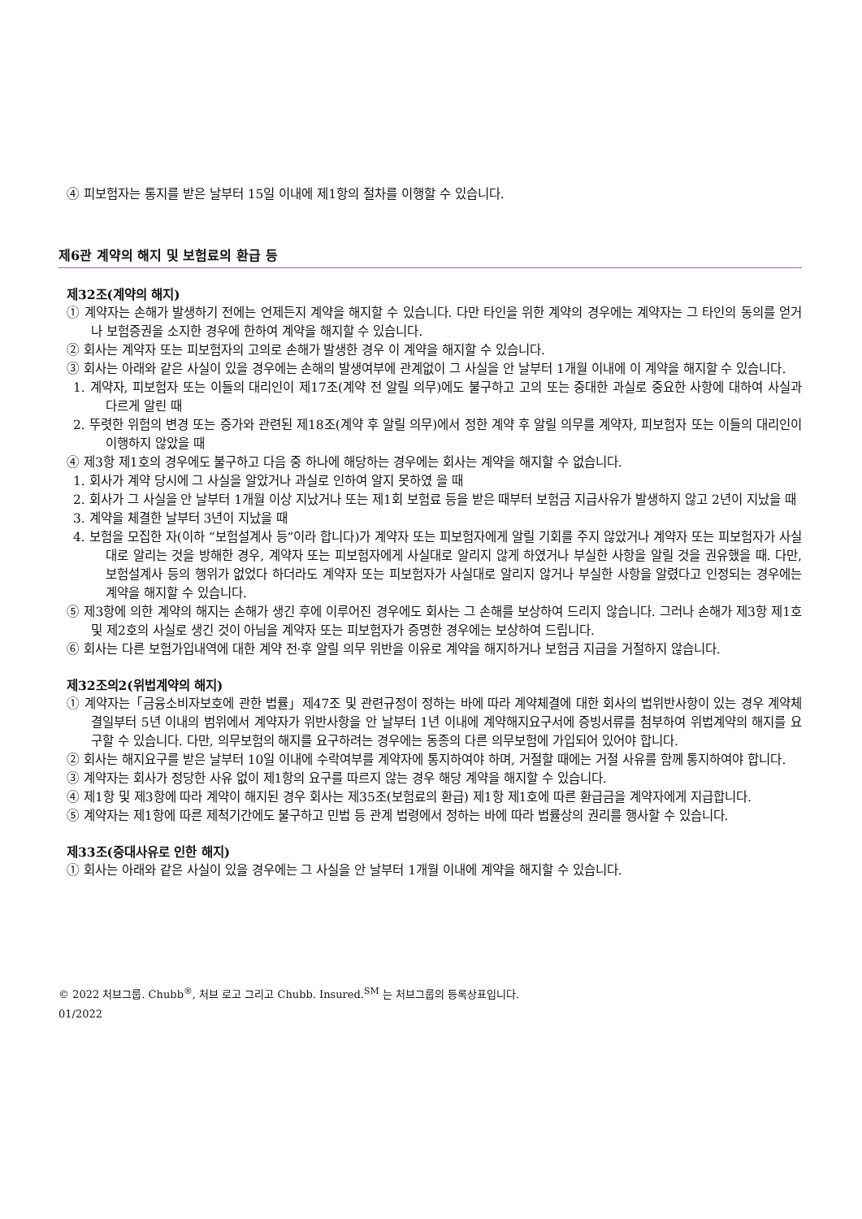④ 피보험자는 통지를 받은 날부터 15일 이내에 제1항의 절차를 이행할 수 있습니다.
제6관 계약의 해지 및 보험료의 환급 등
제32조(계약의 해지)
① 계약자는 손해가 발생하기 전에는 언제든지 계약을 해지할 수 있습니다. 다만 타인을 위한 계약의 경우에는 계약자는 그 타인의 동의를 얻거나 보험증권을 소지한 경우에 한하여 계약을 해지할 수 있습니다.
② 회사는 계약자 또는 피보험자의 고의로 손해가 발생한 경우 이 계약을 해지할 수 있습니다.
③ 회사는 아래와 같은 사실이 있을 경우에는 손해의 발생여부에 관계없이 그 사실을 안 날부터 1개월 이내에 이 계약을 해지할 수 있습니다.
1. 계약자, 피보험자 또는 이들의 대리인이 제17조(계약 전 알릴 의무)에도 불구하고 고의 또는 중대한 과실로 중요한 사항에 대하여 사실과 다르게 알린 때
2. 뚜렷한 위험의 변경 또는 증가와 관련된 제18조(계약 후 알릴 의무)에서 정한 계약 후 알릴 의무를 계약자, 피보험자 또는 이들의 대리인이 이행하지 않았을 때
④ 제3항 제1호의 경우에도 불구하고 다음 중 하나에 해당하는 경우에는 회사는 계약을 해지할 수 없습니다.
1. 회사가 계약 당시에 그 사실을 알았거나 과실로 인하여 알지 못하였 을 때
2. 회사가 그 사실을 안 날부터 1개월 이상 지났거나 또는 제1회 보험료 등을 받은 때부터 보험금 지급사유가 발생하지 않고 2년이 지났을 때
3. 계약을 체결한 날부터 3년이 지났을 때
4. 보험을 모집한 자(이하 “보험설계사 등”이라 합니다)가 계약자 또는 피보험자에게 알릴 기회를 주지 않았거나 계약자 또는 피보험자가 사실대로 알리는 것을 방해한 경우, 계약자 또는 피보험자에게 사실대로 알리지 않게 하였거나 부실한 사항을 알릴 것을 권유했을 때. 다만, 보험설계사 등의 행위가 없었다 하더라도 계약자 또는 피보험자가 사실대로 알리지 않거나 부실한 사항을 알렸다고 인정되는 경우에는 계약을 해지할 수 있습니다.
⑤ 제3항에 의한 계약의 해지는 손해가 생긴 후에 이루어진 경우에도 회사는 그 손해를 보상하여 드리지 않습니다. 그러나 손해가 제3항 제1호 및 제2호의 사실로 생긴 것이 아님을 계약자 또는 피보험자가 증명한 경우에는 보상하여 드립니다.
⑥ 회사는 다른 보험가입내역에 대한 계약 전·후 알릴 의무 위반을 이유로 계약을 해지하거나 보험금 지급을 거절하지 않습니다.
제32조의2(위법계약의 해지)
① 계약자는「금융소비자보호에 관한 법률」제47조 및 관련규정이 정하는 바에 따라 계약체결에 대한 회사의 법위반사항이 있는 경우 계약체결일부터 5년 이내의 범위에서 계약자가 위반사항을 안 날부터 1년 이내에 계약해지요구서에 증빙서류를 첨부하여 위법계약의 해지를 요구할 수 있습니다. 다만, 의무보험의 해지를 요구하려는 경우에는 동종의 다른 의무보험에 가입되어 있어야 합니다.
② 회사는 해지요구를 받은 날부터 10일 이내에 수락여부를 계약자에 통지하여야 하며, 거절할 때에는 거절 사유를 함께 통지하여야 합니다.
③ 계약자는 회사가 정당한 사유 없이 제1항의 요구를 따르지 않는 경우 해당 계약을 해지할 수 있습니다.
④ 제1항 및 제3항에 따라 계약이 해지된 경우 회사는 제35조(보험료의 환급) 제1항 제1호에 따른 환급금을 계약자에게 지급합니다.
⑤ 계약자는 제1항에 따른 제척기간에도 불구하고 민법 등 관계 법령에서 정하는 바에 따라 법률상의 권리를 행사할 수 있습니다.
제33조(중대사유로 인한 해지)
① 회사는 아래와 같은 사실이 있을 경우에는 그 사실을 안 날부터 1개월 이내에 계약을 해지할 수 있습니다.
© 2022 처브그룹. Chubb<sup>®</sup>, 처브 로고 그리고 Chubb. Insured.<sup>SM</sup> 는 처브그룹의 등록상표입니다.
01/2022